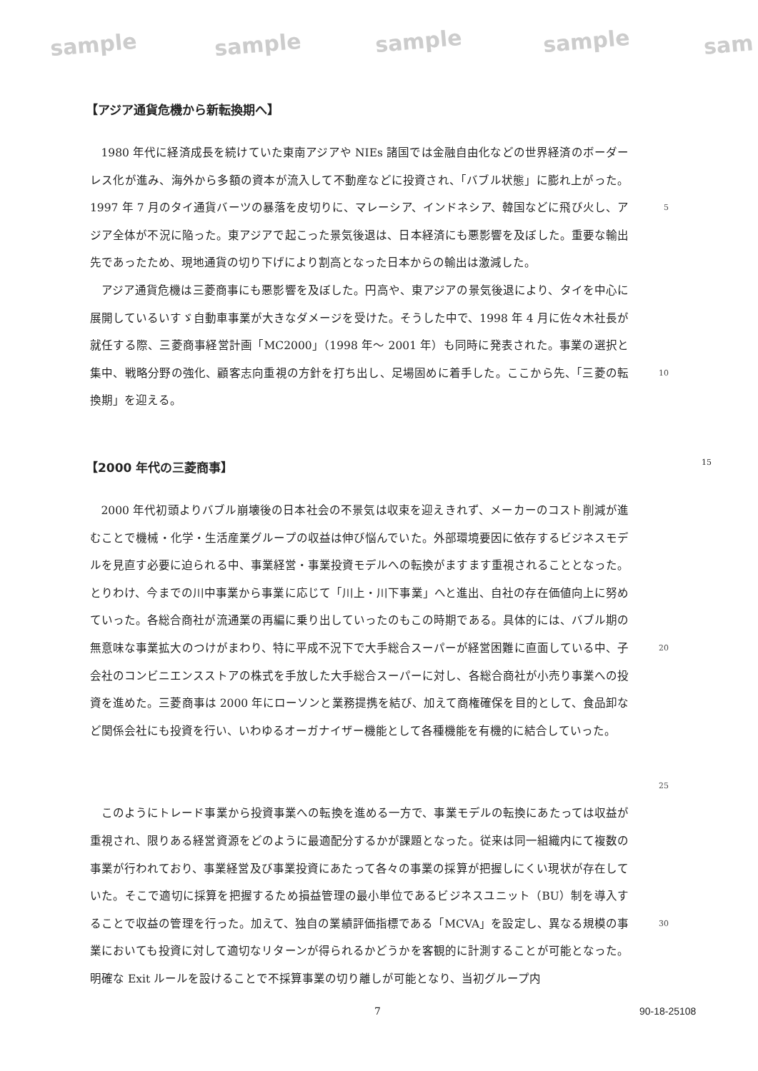sample sample sample sample sam
【アジア通貨危機から新転換期へ】
1980 年代に経済成長を続けていた東南アジアや NIEs 諸国では金融自由化などの世界経済のボーダーレス化が進み、海外から多額の資本が流入して不動産などに投資され、「バブル状態」に膨れ上がった。1997 年 7 月のタイ通貨バーツの暴落を皮切りに、マレーシア、インドネシア、韓国などに飛び火し、アジア全体が不況に陥った。東アジアで起こった景気後退は、日本経済にも悪影響を及ぼした。重要な輸出先であったため、現地通貨の切り下げにより割高となった日本からの輸出は激減した。
5
アジア通貨危機は三菱商事にも悪影響を及ぼした。円高や、東アジアの景気後退により、タイを中心に展開しているいすゞ自動車事業が大きなダメージを受けた。そうした中で、1998 年 4 月に佐々木社長が就任する際、三菱商事経営計画「MC2000」（1998 年〜 2001 年）も同時に発表された。事業の選択と集中、戦略分野の強化、顧客志向重視の方針を打ち出し、足場固めに着手した。ここから先、「三菱の転換期」を迎える。
10
【2000 年代の三菱商事】 15
2000 年代初頭よりバブル崩壊後の日本社会の不景気は収束を迎えきれず、メーカーのコスト削減が進むことで機械・化学・生活産業グループの収益は伸び悩んでいた。外部環境要因に依存するビジネスモデルを見直す必要に迫られる中、事業経営・事業投資モデルへの転換がますます重視されることとなった。とりわけ、今までの川中事業から事業に応じて「川上・川下事業」へと進出、自社の存在価値向上に努めていった。各総合商社が流通業の再編に乗り出していったのもこの時期である。具体的には、バブル期の無意味な事業拡大のつけがまわり、特に平成不況下で大手総合スーパーが経営困難に直面している中、子会社のコンビニエンスストアの株式を手放した大手総合スーパーに対し、各総合商社が小売り事業への投資を進めた。三菱商事は 2000 年にローソンと業務提携を結び、加えて商権確保を目的として、食品卸など関係会社にも投資を行い、いわゆるオーガナイザー機能として各種機能を有機的に結合していった。
20
25
このようにトレード事業から投資事業への転換を進める一方で、事業モデルの転換にあたっては収益が重視され、限りある経営資源をどのように最適配分するかが課題となった。従来は同一組織内にて複数の事業が行われており、事業経営及び事業投資にあたって各々の事業の採算が把握しにくい現状が存在していた。そこで適切に採算を把握するため損益管理の最小単位であるビジネスユニット（BU）制を導入することで収益の管理を行った。加えて、独自の業績評価指標である「MCVA」を設定し、異なる規模の事業においても投資に対して適切なリターンが得られるかどうかを客観的に計測することが可能となった。明確な Exit ルールを設けることで不採算事業の切り離しが可能となり、当初グループ内
30
7 90-18-25108